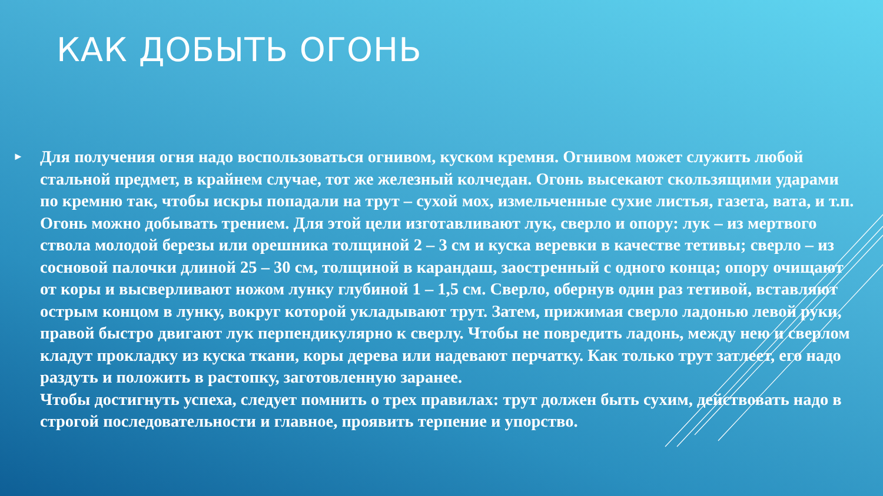КАК ДОБЫТЬ ОГОНЬ
►
Для получения огня надо воспользоваться огнивом, куском кремня. Огнивом может служить любой стальной предмет, в крайнем случае, тот же железный колчедан. Огонь высекают скользящими ударами по кремню так, чтобы искры попадали на трут – сухой мох, измельченные сухие листья, газета, вата, и т.п.
Огонь можно добывать трением. Для этой цели изготавливают лук, сверло и опору: лук – из мертвого ствола молодой березы или орешника толщиной 2 – 3 см и куска веревки в качестве тетивы; сверло – из сосновой палочки длиной 25 – 30 см, толщиной в карандаш, заостренный с одного конца; опору очищают от коры и высверливают ножом лунку глубиной 1 – 1,5 см. Сверло, обернув один раз тетивой, вставляют острым концом в лунку, вокруг которой укладывают трут. Затем, прижимая сверло ладонью левой руки, правой быстро двигают лук перпендикулярно к сверлу. Чтобы не повредить ладонь, между нею и сверлом кладут прокладку из куска ткани, коры дерева или надевают перчатку. Как только трут затлеет, его надо раздуть и положить в растопку, заготовленную заранее.
Чтобы достигнуть успеха, следует помнить о трех правилах: трут должен быть сухим, действовать надо в строгой последовательности и главное, проявить терпение и упорство.